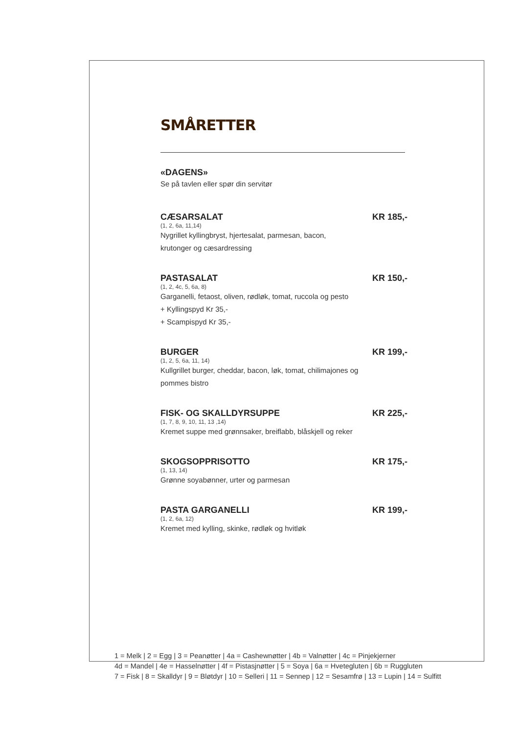SMÅRETTER
«DAGENS»
Se på tavlen eller spør din servitør
CÆSARSALAT KR 185,-
(1, 2, 6a, 11,14)
Nygrillet kyllingbryst, hjertesalat, parmesan, bacon,
krutonger og cæsardressing
PASTASALAT KR 150,-
(1, 2, 4c, 5, 6a, 8)
Garganelli, fetaost, oliven, rødløk, tomat, ruccola og pesto
+ Kyllingspyd Kr 35,-
+ Scampispyd Kr 35,-
BURGER KR 199,-
(1, 2, 5, 6a, 11, 14)
Kullgrillet burger, cheddar, bacon, løk, tomat, chilimajones og
pommes bistro
FISK- OG SKALLDYRSUPPE KR 225,-
(1, 7, 8, 9, 10, 11, 13 ,14)
Kremet suppe med grønnsaker, breiflabb, blåskjell og reker
SKOGSOPPRISOTTO KR 175,-
(1, 13, 14)
Grønne soyabønner, urter og parmesan
PASTA GARGANELLI KR 199,-
(1, 2, 6a, 12)
Kremet med kylling, skinke, rødløk og hvitløk
1 = Melk | 2 = Egg | 3 = Peanøtter | 4a = Cashewnøtter | 4b = Valnøtter | 4c = Pinjekjerner
4d = Mandel | 4e = Hasselnøtter | 4f = Pistasjnøtter | 5 = Soya | 6a = Hvetegluten | 6b = Ruggluten
7 = Fisk | 8 = Skalldyr | 9 = Bløtdyr | 10 = Selleri | 11 = Sennep | 12 = Sesamfrø | 13 = Lupin | 14 = Sulfitt